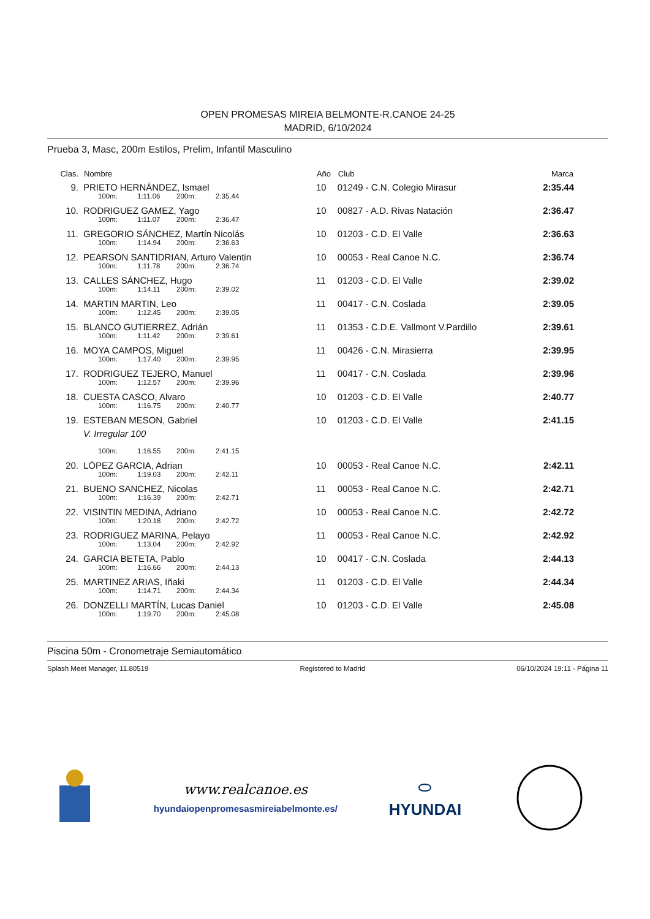OPEN PROMESAS MIREIA BELMONTE-R.CANOE 24-25
MADRID, 6/10/2024
Prueba 3, Masc, 200m Estilos, Prelim, Infantil Masculino
| Clas. | Nombre | Año | Club | Marca |
| --- | --- | --- | --- | --- |
| 9. | PRIETO HERNÁNDEZ, Ismael | 10 | 01249 - C.N. Colegio Mirasur | 2:35.44 |
| | 100m: 1:11.06 200m: 2:35.44 | | | |
| 10. | RODRIGUEZ GAMEZ, Yago | 10 | 00827 - A.D. Rivas Natación | 2:36.47 |
| | 100m: 1:11.07 200m: 2:36.47 | | | |
| 11. | GREGORIO SÁNCHEZ, Martín Nicolás | 10 | 01203 - C.D. El Valle | 2:36.63 |
| | 100m: 1:14.94 200m: 2:36.63 | | | |
| 12. | PEARSON SANTIDRIAN, Arturo Valentin | 10 | 00053 - Real Canoe N.C. | 2:36.74 |
| | 100m: 1:11.78 200m: 2:36.74 | | | |
| 13. | CALLES SÁNCHEZ, Hugo | 11 | 01203 - C.D. El Valle | 2:39.02 |
| | 100m: 1:14.11 200m: 2:39.02 | | | |
| 14. | MARTIN MARTIN, Leo | 11 | 00417 - C.N. Coslada | 2:39.05 |
| | 100m: 1:12.45 200m: 2:39.05 | | | |
| 15. | BLANCO GUTIERREZ, Adrián | 11 | 01353 - C.D.E. Vallmont V.Pardillo | 2:39.61 |
| | 100m: 1:11.42 200m: 2:39.61 | | | |
| 16. | MOYA CAMPOS, Miguel | 11 | 00426 - C.N. Mirasierra | 2:39.95 |
| | 100m: 1:17.40 200m: 2:39.95 | | | |
| 17. | RODRIGUEZ TEJERO, Manuel | 11 | 00417 - C.N. Coslada | 2:39.96 |
| | 100m: 1:12.57 200m: 2:39.96 | | | |
| 18. | CUESTA CASCO, Alvaro | 10 | 01203 - C.D. El Valle | 2:40.77 |
| | 100m: 1:16.75 200m: 2:40.77 | | | |
| 19. | ESTEBAN MESON, Gabriel V. Irregular 100 | 10 | 01203 - C.D. El Valle | 2:41.15 |
| | 100m: 1:16.55 200m: 2:41.15 | | | |
| 20. | LÓPEZ GARCIA, Adrian | 10 | 00053 - Real Canoe N.C. | 2:42.11 |
| | 100m: 1:19.03 200m: 2:42.11 | | | |
| 21. | BUENO SANCHEZ, Nicolas | 11 | 00053 - Real Canoe N.C. | 2:42.71 |
| | 100m: 1:16.39 200m: 2:42.71 | | | |
| 22. | VISINTIN MEDINA, Adriano | 10 | 00053 - Real Canoe N.C. | 2:42.72 |
| | 100m: 1:20.18 200m: 2:42.72 | | | |
| 23. | RODRIGUEZ MARINA, Pelayo | 11 | 00053 - Real Canoe N.C. | 2:42.92 |
| | 100m: 1:13.04 200m: 2:42.92 | | | |
| 24. | GARCIA BETETA, Pablo | 10 | 00417 - C.N. Coslada | 2:44.13 |
| | 100m: 1:16.66 200m: 2:44.13 | | | |
| 25. | MARTINEZ ARIAS, Iñaki | 11 | 01203 - C.D. El Valle | 2:44.34 |
| | 100m: 1:14.71 200m: 2:44.34 | | | |
| 26. | DONZELLI MARTÍN, Lucas Daniel | 10 | 01203 - C.D. El Valle | 2:45.08 |
| | 100m: 1:19.70 200m: 2:45.08 | | | |
Piscina 50m - Cronometraje Semiautomático
Splash Meet Manager, 11.80519 Registered to Madrid 06/10/2024 19:11 - Página 11
www.realcanoe.es
hyundaiopenpromesasmireiabelmonte.es/
⬭
HYUNDAI